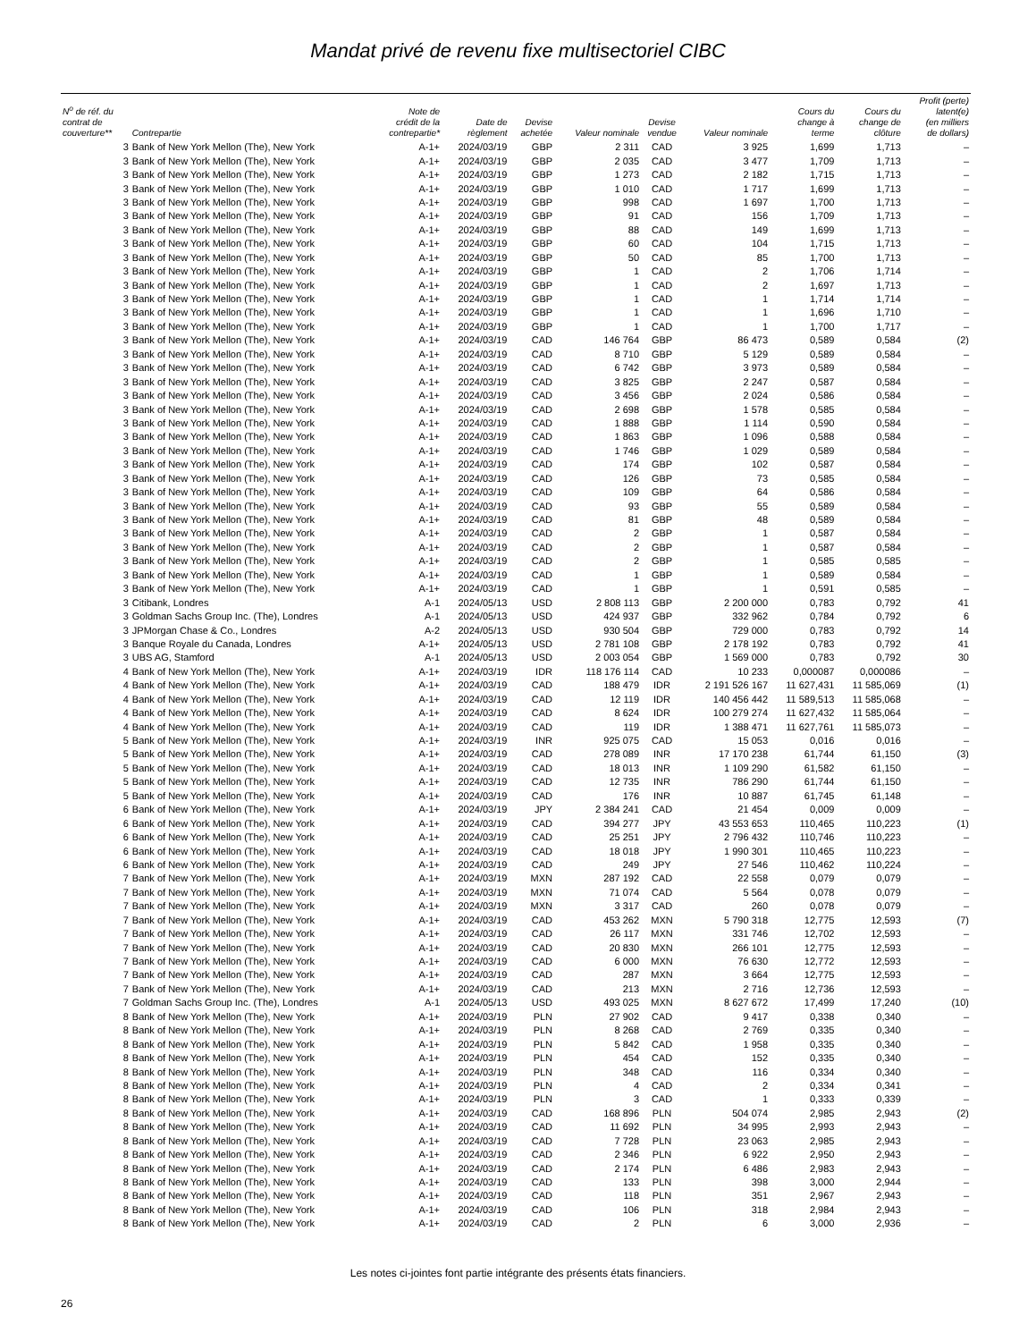Mandat privé de revenu fixe multisectoriel CIBC
| N<sup>o</sup> de réf. du contrat de couverture** | Contrepartie | Note de crédit de la contrepartie* | Date de règlement | Devise achetée | Valeur nominale | Devise vendue | Valeur nominale | Cours du change à terme | Cours du change de clôture | Profit (perte) latent(e) (en milliers de dollars) |
| --- | --- | --- | --- | --- | --- | --- | --- | --- | --- | --- |
| 3 | Bank of New York Mellon (The), New York | A-1+ | 2024/03/19 | GBP | 2 311 | CAD | 3 925 | 1,699 | 1,713 | – |
| 3 | Bank of New York Mellon (The), New York | A-1+ | 2024/03/19 | GBP | 2 035 | CAD | 3 477 | 1,709 | 1,713 | – |
| 3 | Bank of New York Mellon (The), New York | A-1+ | 2024/03/19 | GBP | 1 273 | CAD | 2 182 | 1,715 | 1,713 | – |
| 3 | Bank of New York Mellon (The), New York | A-1+ | 2024/03/19 | GBP | 1 010 | CAD | 1 717 | 1,699 | 1,713 | – |
| 3 | Bank of New York Mellon (The), New York | A-1+ | 2024/03/19 | GBP | 998 | CAD | 1 697 | 1,700 | 1,713 | – |
| 3 | Bank of New York Mellon (The), New York | A-1+ | 2024/03/19 | GBP | 91 | CAD | 156 | 1,709 | 1,713 | – |
| 3 | Bank of New York Mellon (The), New York | A-1+ | 2024/03/19 | GBP | 88 | CAD | 149 | 1,699 | 1,713 | – |
| 3 | Bank of New York Mellon (The), New York | A-1+ | 2024/03/19 | GBP | 60 | CAD | 104 | 1,715 | 1,713 | – |
| 3 | Bank of New York Mellon (The), New York | A-1+ | 2024/03/19 | GBP | 50 | CAD | 85 | 1,700 | 1,713 | – |
| 3 | Bank of New York Mellon (The), New York | A-1+ | 2024/03/19 | GBP | 1 | CAD | 2 | 1,706 | 1,714 | – |
| 3 | Bank of New York Mellon (The), New York | A-1+ | 2024/03/19 | GBP | 1 | CAD | 2 | 1,697 | 1,713 | – |
| 3 | Bank of New York Mellon (The), New York | A-1+ | 2024/03/19 | GBP | 1 | CAD | 1 | 1,714 | 1,714 | – |
| 3 | Bank of New York Mellon (The), New York | A-1+ | 2024/03/19 | GBP | 1 | CAD | 1 | 1,696 | 1,710 | – |
| 3 | Bank of New York Mellon (The), New York | A-1+ | 2024/03/19 | GBP | 1 | CAD | 1 | 1,700 | 1,717 | – |
| 3 | Bank of New York Mellon (The), New York | A-1+ | 2024/03/19 | CAD | 146 764 | GBP | 86 473 | 0,589 | 0,584 | (2) |
| 3 | Bank of New York Mellon (The), New York | A-1+ | 2024/03/19 | CAD | 8 710 | GBP | 5 129 | 0,589 | 0,584 | – |
| 3 | Bank of New York Mellon (The), New York | A-1+ | 2024/03/19 | CAD | 6 742 | GBP | 3 973 | 0,589 | 0,584 | – |
| 3 | Bank of New York Mellon (The), New York | A-1+ | 2024/03/19 | CAD | 3 825 | GBP | 2 247 | 0,587 | 0,584 | – |
| 3 | Bank of New York Mellon (The), New York | A-1+ | 2024/03/19 | CAD | 3 456 | GBP | 2 024 | 0,586 | 0,584 | – |
| 3 | Bank of New York Mellon (The), New York | A-1+ | 2024/03/19 | CAD | 2 698 | GBP | 1 578 | 0,585 | 0,584 | – |
| 3 | Bank of New York Mellon (The), New York | A-1+ | 2024/03/19 | CAD | 1 888 | GBP | 1 114 | 0,590 | 0,584 | – |
| 3 | Bank of New York Mellon (The), New York | A-1+ | 2024/03/19 | CAD | 1 863 | GBP | 1 096 | 0,588 | 0,584 | – |
| 3 | Bank of New York Mellon (The), New York | A-1+ | 2024/03/19 | CAD | 1 746 | GBP | 1 029 | 0,589 | 0,584 | – |
| 3 | Bank of New York Mellon (The), New York | A-1+ | 2024/03/19 | CAD | 174 | GBP | 102 | 0,587 | 0,584 | – |
| 3 | Bank of New York Mellon (The), New York | A-1+ | 2024/03/19 | CAD | 126 | GBP | 73 | 0,585 | 0,584 | – |
| 3 | Bank of New York Mellon (The), New York | A-1+ | 2024/03/19 | CAD | 109 | GBP | 64 | 0,586 | 0,584 | – |
| 3 | Bank of New York Mellon (The), New York | A-1+ | 2024/03/19 | CAD | 93 | GBP | 55 | 0,589 | 0,584 | – |
| 3 | Bank of New York Mellon (The), New York | A-1+ | 2024/03/19 | CAD | 81 | GBP | 48 | 0,589 | 0,584 | – |
| 3 | Bank of New York Mellon (The), New York | A-1+ | 2024/03/19 | CAD | 2 | GBP | 1 | 0,587 | 0,584 | – |
| 3 | Bank of New York Mellon (The), New York | A-1+ | 2024/03/19 | CAD | 2 | GBP | 1 | 0,587 | 0,584 | – |
| 3 | Bank of New York Mellon (The), New York | A-1+ | 2024/03/19 | CAD | 2 | GBP | 1 | 0,585 | 0,585 | – |
| 3 | Bank of New York Mellon (The), New York | A-1+ | 2024/03/19 | CAD | 1 | GBP | 1 | 0,589 | 0,584 | – |
| 3 | Bank of New York Mellon (The), New York | A-1+ | 2024/03/19 | CAD | 1 | GBP | 1 | 0,591 | 0,585 | – |
| 3 | Citibank, Londres | A-1 | 2024/05/13 | USD | 2 808 113 | GBP | 2 200 000 | 0,783 | 0,792 | 41 |
| 3 | Goldman Sachs Group Inc. (The), Londres | A-1 | 2024/05/13 | USD | 424 937 | GBP | 332 962 | 0,784 | 0,792 | 6 |
| 3 | JPMorgan Chase & Co., Londres | A-2 | 2024/05/13 | USD | 930 504 | GBP | 729 000 | 0,783 | 0,792 | 14 |
| 3 | Banque Royale du Canada, Londres | A-1+ | 2024/05/13 | USD | 2 781 108 | GBP | 2 178 192 | 0,783 | 0,792 | 41 |
| 3 | UBS AG, Stamford | A-1 | 2024/05/13 | USD | 2 003 054 | GBP | 1 569 000 | 0,783 | 0,792 | 30 |
| 4 | Bank of New York Mellon (The), New York | A-1+ | 2024/03/19 | IDR | 118 176 114 | CAD | 10 233 | 0,000087 | 0,000086 | – |
| 4 | Bank of New York Mellon (The), New York | A-1+ | 2024/03/19 | CAD | 188 479 | IDR | 2 191 526 167 | 11 627,431 | 11 585,069 | (1) |
| 4 | Bank of New York Mellon (The), New York | A-1+ | 2024/03/19 | CAD | 12 119 | IDR | 140 456 442 | 11 589,513 | 11 585,068 | – |
| 4 | Bank of New York Mellon (The), New York | A-1+ | 2024/03/19 | CAD | 8 624 | IDR | 100 279 274 | 11 627,432 | 11 585,064 | – |
| 4 | Bank of New York Mellon (The), New York | A-1+ | 2024/03/19 | CAD | 119 | IDR | 1 388 471 | 11 627,761 | 11 585,073 | – |
| 5 | Bank of New York Mellon (The), New York | A-1+ | 2024/03/19 | INR | 925 075 | CAD | 15 053 | 0,016 | 0,016 | – |
| 5 | Bank of New York Mellon (The), New York | A-1+ | 2024/03/19 | CAD | 278 089 | INR | 17 170 238 | 61,744 | 61,150 | (3) |
| 5 | Bank of New York Mellon (The), New York | A-1+ | 2024/03/19 | CAD | 18 013 | INR | 1 109 290 | 61,582 | 61,150 | – |
| 5 | Bank of New York Mellon (The), New York | A-1+ | 2024/03/19 | CAD | 12 735 | INR | 786 290 | 61,744 | 61,150 | – |
| 5 | Bank of New York Mellon (The), New York | A-1+ | 2024/03/19 | CAD | 176 | INR | 10 887 | 61,745 | 61,148 | – |
| 6 | Bank of New York Mellon (The), New York | A-1+ | 2024/03/19 | JPY | 2 384 241 | CAD | 21 454 | 0,009 | 0,009 | – |
| 6 | Bank of New York Mellon (The), New York | A-1+ | 2024/03/19 | CAD | 394 277 | JPY | 43 553 653 | 110,465 | 110,223 | (1) |
| 6 | Bank of New York Mellon (The), New York | A-1+ | 2024/03/19 | CAD | 25 251 | JPY | 2 796 432 | 110,746 | 110,223 | – |
| 6 | Bank of New York Mellon (The), New York | A-1+ | 2024/03/19 | CAD | 18 018 | JPY | 1 990 301 | 110,465 | 110,223 | – |
| 6 | Bank of New York Mellon (The), New York | A-1+ | 2024/03/19 | CAD | 249 | JPY | 27 546 | 110,462 | 110,224 | – |
| 7 | Bank of New York Mellon (The), New York | A-1+ | 2024/03/19 | MXN | 287 192 | CAD | 22 558 | 0,079 | 0,079 | – |
| 7 | Bank of New York Mellon (The), New York | A-1+ | 2024/03/19 | MXN | 71 074 | CAD | 5 564 | 0,078 | 0,079 | – |
| 7 | Bank of New York Mellon (The), New York | A-1+ | 2024/03/19 | MXN | 3 317 | CAD | 260 | 0,078 | 0,079 | – |
| 7 | Bank of New York Mellon (The), New York | A-1+ | 2024/03/19 | CAD | 453 262 | MXN | 5 790 318 | 12,775 | 12,593 | (7) |
| 7 | Bank of New York Mellon (The), New York | A-1+ | 2024/03/19 | CAD | 26 117 | MXN | 331 746 | 12,702 | 12,593 | – |
| 7 | Bank of New York Mellon (The), New York | A-1+ | 2024/03/19 | CAD | 20 830 | MXN | 266 101 | 12,775 | 12,593 | – |
| 7 | Bank of New York Mellon (The), New York | A-1+ | 2024/03/19 | CAD | 6 000 | MXN | 76 630 | 12,772 | 12,593 | – |
| 7 | Bank of New York Mellon (The), New York | A-1+ | 2024/03/19 | CAD | 287 | MXN | 3 664 | 12,775 | 12,593 | – |
| 7 | Bank of New York Mellon (The), New York | A-1+ | 2024/03/19 | CAD | 213 | MXN | 2 716 | 12,736 | 12,593 | – |
| 7 | Goldman Sachs Group Inc. (The), Londres | A-1 | 2024/05/13 | USD | 493 025 | MXN | 8 627 672 | 17,499 | 17,240 | (10) |
| 8 | Bank of New York Mellon (The), New York | A-1+ | 2024/03/19 | PLN | 27 902 | CAD | 9 417 | 0,338 | 0,340 | – |
| 8 | Bank of New York Mellon (The), New York | A-1+ | 2024/03/19 | PLN | 8 268 | CAD | 2 769 | 0,335 | 0,340 | – |
| 8 | Bank of New York Mellon (The), New York | A-1+ | 2024/03/19 | PLN | 5 842 | CAD | 1 958 | 0,335 | 0,340 | – |
| 8 | Bank of New York Mellon (The), New York | A-1+ | 2024/03/19 | PLN | 454 | CAD | 152 | 0,335 | 0,340 | – |
| 8 | Bank of New York Mellon (The), New York | A-1+ | 2024/03/19 | PLN | 348 | CAD | 116 | 0,334 | 0,340 | – |
| 8 | Bank of New York Mellon (The), New York | A-1+ | 2024/03/19 | PLN | 4 | CAD | 2 | 0,334 | 0,341 | – |
| 8 | Bank of New York Mellon (The), New York | A-1+ | 2024/03/19 | PLN | 3 | CAD | 1 | 0,333 | 0,339 | – |
| 8 | Bank of New York Mellon (The), New York | A-1+ | 2024/03/19 | CAD | 168 896 | PLN | 504 074 | 2,985 | 2,943 | (2) |
| 8 | Bank of New York Mellon (The), New York | A-1+ | 2024/03/19 | CAD | 11 692 | PLN | 34 995 | 2,993 | 2,943 | – |
| 8 | Bank of New York Mellon (The), New York | A-1+ | 2024/03/19 | CAD | 7 728 | PLN | 23 063 | 2,985 | 2,943 | – |
| 8 | Bank of New York Mellon (The), New York | A-1+ | 2024/03/19 | CAD | 2 346 | PLN | 6 922 | 2,950 | 2,943 | – |
| 8 | Bank of New York Mellon (The), New York | A-1+ | 2024/03/19 | CAD | 2 174 | PLN | 6 486 | 2,983 | 2,943 | – |
| 8 | Bank of New York Mellon (The), New York | A-1+ | 2024/03/19 | CAD | 133 | PLN | 398 | 3,000 | 2,944 | – |
| 8 | Bank of New York Mellon (The), New York | A-1+ | 2024/03/19 | CAD | 118 | PLN | 351 | 2,967 | 2,943 | – |
| 8 | Bank of New York Mellon (The), New York | A-1+ | 2024/03/19 | CAD | 106 | PLN | 318 | 2,984 | 2,943 | – |
| 8 | Bank of New York Mellon (The), New York | A-1+ | 2024/03/19 | CAD | 2 | PLN | 6 | 3,000 | 2,936 | – |
Les notes ci-jointes font partie intégrante des présents états financiers.
26